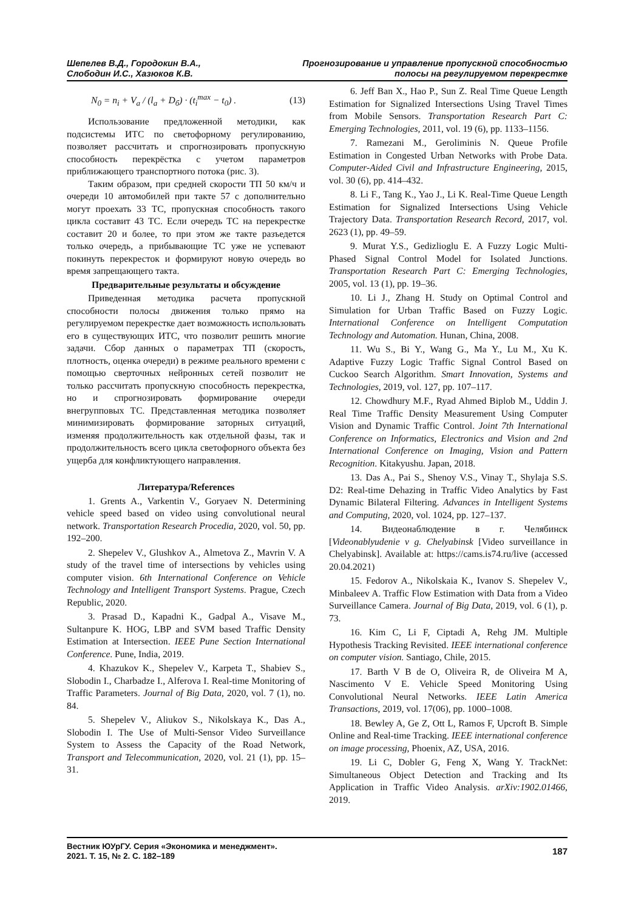Шепелев В.Д., Городокин В.А.,
Слободин И.С., Хазюков К.В.
Прогнозирование и управление пропускной способностью
полосы на регулируемом перекрестке
N<sub>0</sub> = n<sub>i</sub> + V<sub>a</sub> / (l<sub>a</sub> + D<sub>б</sub>) · (t<sub>i</sub><sup>max</sup> − t<sub>0</sub>) . (13)
Использование предложенной методики, как подсистемы ИТС по светофорному регулированию, позволяет рассчитать и спрогнозировать пропускную способность перекрёстка с учетом параметров приближающего транспортного потока (рис. 3).
Таким образом, при средней скорости ТП 50 км/ч и очереди 10 автомобилей при такте 57 с дополнительно могут проехать 33 ТС, пропускная способность такого цикла составит 43 ТС. Если очередь ТС на перекрестке составит 20 и более, то при этом же такте разъедется только очередь, а прибывающие ТС уже не успевают покинуть перекресток и формируют новую очередь во время запрещающего такта.
Предварительные результаты и обсуждение
Приведенная методика расчета пропускной способности полосы движения только прямо на регулируемом перекрестке дает возможность использовать его в существующих ИТС, что позволит решить многие задачи. Сбор данных о параметрах ТП (скорость, плотность, оценка очереди) в режиме реального времени с помощью сверточных нейронных сетей позволит не только рассчитать пропускную способность перекрестка, но и спрогнозировать формирование очереди внегрупповых ТС. Представленная методика позволяет минимизировать формирование заторных ситуаций, изменяя продолжительность как отдельной фазы, так и продолжительность всего цикла светофорного объекта без ущерба для конфликтующего направления.
Литература/References
1. Grents A., Varkentin V., Goryaev N. Determining vehicle speed based on video using convolutional neural network. Transportation Research Procedia, 2020, vol. 50, pp. 192–200.
2. Shepelev V., Glushkov A., Almetova Z., Mavrin V. A study of the travel time of intersections by vehicles using computer vision. 6th International Conference on Vehicle Technology and Intelligent Transport Systems. Prague, Czech Republic, 2020.
3. Prasad D., Kapadni K., Gadpal A., Visave M., Sultanpure K. HOG, LBP and SVM based Traffic Density Estimation at Intersection. IEEE Pune Section International Conference. Pune, India, 2019.
4. Khazukov K., Shepelev V., Karpeta T., Shabiev S., Slobodin I., Charbadze I., Alferova I. Real-time Monitoring of Traffic Parameters. Journal of Big Data, 2020, vol. 7 (1), no. 84.
5. Shepelev V., Aliukov S., Nikolskaya K., Das A., Slobodin I. The Use of Multi-Sensor Video Surveillance System to Assess the Capacity of the Road Network, Transport and Telecommunication, 2020, vol. 21 (1), pp. 15–31.
6. Jeff Ban X., Hao P., Sun Z. Real Time Queue Length Estimation for Signalized Intersections Using Travel Times from Mobile Sensors. Transportation Research Part C: Emerging Technologies, 2011, vol. 19 (6), pp. 1133–1156.
7. Ramezani M., Geroliminis N. Queue Profile Estimation in Congested Urban Networks with Probe Data. Computer-Aided Civil and Infrastructure Engineering, 2015, vol. 30 (6), pp. 414–432.
8. Li F., Tang K., Yao J., Li K. Real-Time Queue Length Estimation for Signalized Intersections Using Vehicle Trajectory Data. Transportation Research Record, 2017, vol. 2623 (1), pp. 49–59.
9. Murat Y.S., Gedizlioglu E. A Fuzzy Logic Multi-Phased Signal Control Model for Isolated Junctions. Transportation Research Part C: Emerging Technologies, 2005, vol. 13 (1), pp. 19–36.
10. Li J., Zhang H. Study on Optimal Control and Simulation for Urban Traffic Based on Fuzzy Logic. International Conference on Intelligent Computation Technology and Automation. Hunan, China, 2008.
11. Wu S., Bi Y., Wang G., Ma Y., Lu M., Xu K. Adaptive Fuzzy Logic Traffic Signal Control Based on Cuckoo Search Algorithm. Smart Innovation, Systems and Technologies, 2019, vol. 127, pp. 107–117.
12. Chowdhury M.F., Ryad Ahmed Biplob M., Uddin J. Real Time Traffic Density Measurement Using Computer Vision and Dynamic Traffic Control. Joint 7th International Conference on Informatics, Electronics and Vision and 2nd International Conference on Imaging, Vision and Pattern Recognition. Kitakyushu. Japan, 2018.
13. Das A., Pai S., Shenoy V.S., Vinay T., Shylaja S.S. D2: Real-time Dehazing in Traffic Video Analytics by Fast Dynamic Bilateral Filtering. Advances in Intelligent Systems and Computing, 2020, vol. 1024, pp. 127–137.
14. Видеонаблюдение в г. Челябинск [Videonablyudenie v g. Chelyabinsk [Video surveillance in Chelyabinsk]. Available at: https://cams.is74.ru/live (accessed 20.04.2021)
15. Fedorov A., Nikolskaia K., Ivanov S. Shepelev V., Minbaleev A. Traffic Flow Estimation with Data from a Video Surveillance Camera. Journal of Big Data, 2019, vol. 6 (1), p. 73.
16. Kim C, Li F, Ciptadi A, Rehg JM. Multiple Hypothesis Tracking Revisited. IEEE international conference on computer vision. Santiago, Chile, 2015.
17. Barth V B de O, Oliveira R, de Oliveira M A, Nascimento V E. Vehicle Speed Monitoring Using Convolutional Neural Networks. IEEE Latin America Transactions, 2019, vol. 17(06), pp. 1000–1008.
18. Bewley A, Ge Z, Ott L, Ramos F, Upcroft B. Simple Online and Real-time Tracking. IEEE international conference on image processing, Phoenix, AZ, USA, 2016.
19. Li C, Dobler G, Feng X, Wang Y. TrackNet: Simultaneous Object Detection and Tracking and Its Application in Traffic Video Analysis. arXiv:1902.01466, 2019.
Вестник ЮУрГУ. Серия «Экономика и менеджмент».
2021. Т. 15, № 2. С. 182–189
187